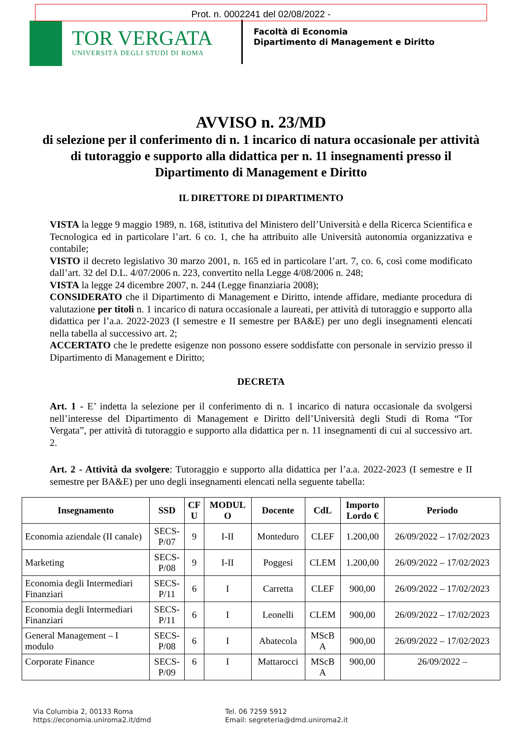Prot. n. 0002241 del 02/08/2022 -
TOR VERGATA
UNIVERSITÀ DEGLI STUDI DI ROMA
Facoltà di Economia
Dipartimento di Management e Diritto
AVVISO n. 23/MD
di selezione per il conferimento di n. 1 incarico di natura occasionale per attività di tutoraggio e supporto alla didattica per n. 11 insegnamenti presso il Dipartimento di Management e Diritto
IL DIRETTORE DI DIPARTIMENTO
VISTA la legge 9 maggio 1989, n. 168, istitutiva del Ministero dell’Università e della Ricerca Scientifica e Tecnologica ed in particolare l’art. 6 co. 1, che ha attribuito alle Università autonomia organizzativa e contabile;
VISTO il decreto legislativo 30 marzo 2001, n. 165 ed in particolare l’art. 7, co. 6, così come modificato dall’art. 32 del D.L. 4/07/2006 n. 223, convertito nella Legge 4/08/2006 n. 248;
VISTA la legge 24 dicembre 2007, n. 244 (Legge finanziaria 2008);
CONSIDERATO che il Dipartimento di Management e Diritto, intende affidare, mediante procedura di valutazione per titoli n. 1 incarico di natura occasionale a laureati, per attività di tutoraggio e supporto alla didattica per l’a.a. 2022-2023 (I semestre e II semestre per BA&E) per uno degli insegnamenti elencati nella tabella al successivo art. 2;
ACCERTATO che le predette esigenze non possono essere soddisfatte con personale in servizio presso il Dipartimento di Management e Diritto;
DECRETA
Art. 1 - E’ indetta la selezione per il conferimento di n. 1 incarico di natura occasionale da svolgersi nell’interesse del Dipartimento di Management e Diritto dell’Università degli Studi di Roma “Tor Vergata”, per attività di tutoraggio e supporto alla didattica per n. 11 insegnamenti di cui al successivo art. 2.
Art. 2 - Attività da svolgere: Tutoraggio e supporto alla didattica per l’a.a. 2022-2023 (I semestre e II semestre per BA&E) per uno degli insegnamenti elencati nella seguente tabella:
| Insegnamento | SSD | CF U | MODUL O | Docente | CdL | Importo Lordo € | Periodo |
| --- | --- | --- | --- | --- | --- | --- | --- |
| Economia aziendale (II canale) | SECS- P/07 | 9 | I-II | Monteduro | CLEF | 1.200,00 | 26/09/2022 – 17/02/2023 |
| Marketing | SECS- P/08 | 9 | I-II | Poggesi | CLEM | 1.200,00 | 26/09/2022 – 17/02/2023 |
| Economia degli Intermediari Finanziari | SECS- P/11 | 6 | I | Carretta | CLEF | 900,00 | 26/09/2022 – 17/02/2023 |
| Economia degli Intermediari Finanziari | SECS- P/11 | 6 | I | Leonelli | CLEM | 900,00 | 26/09/2022 – 17/02/2023 |
| General Management – I modulo | SECS- P/08 | 6 | I | Abatecola | MScB A | 900,00 | 26/09/2022 – 17/02/2023 |
| Corporate Finance | SECS- P/09 | 6 | I | Mattarocci | MScB A | 900,00 | 26/09/2022 – |
Via Columbia 2, 00133 Roma
https://economia.uniroma2.it/dmd
Tel. 06 7259 5912
Email: segreteria@dmd.uniroma2.it